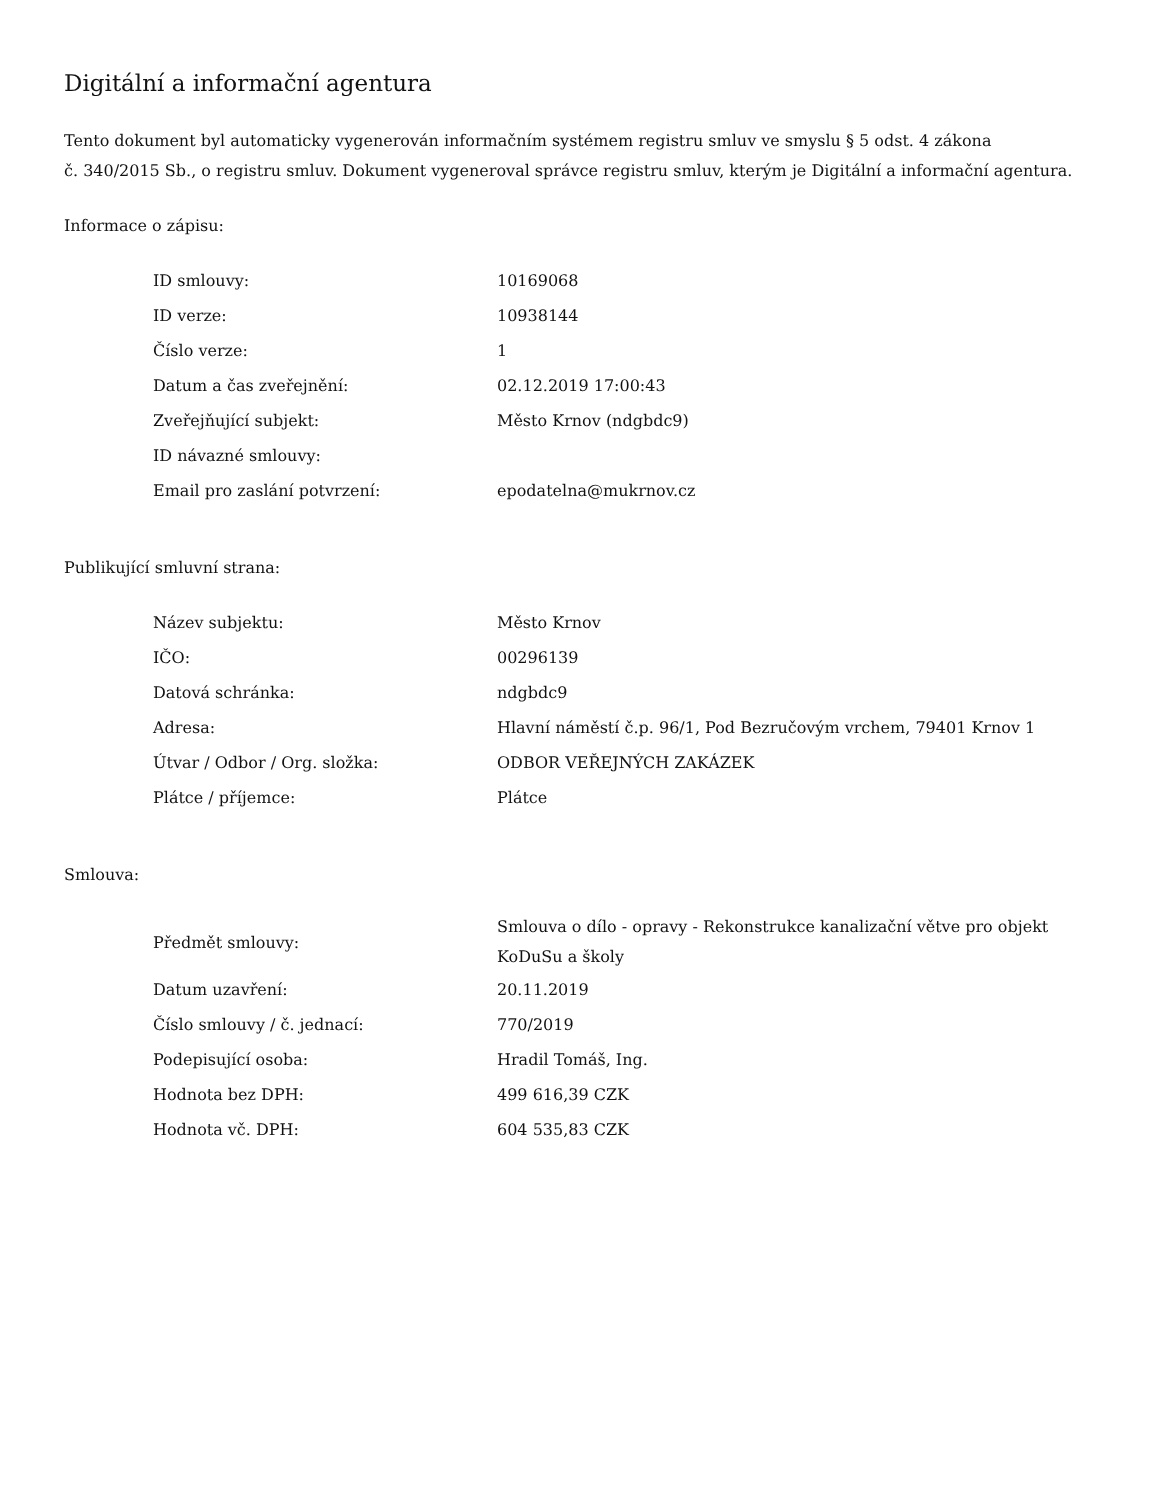Digitální a informační agentura
Tento dokument byl automaticky vygenerován informačním systémem registru smluv ve smyslu § 5 odst. 4 zákona
č. 340/2015 Sb., o registru smluv. Dokument vygeneroval správce registru smluv, kterým je Digitální a informační agentura.
Informace o zápisu:
| ID smlouvy: | 10169068 |
| ID verze: | 10938144 |
| Číslo verze: | 1 |
| Datum a čas zveřejnění: | 02.12.2019 17:00:43 |
| Zveřejňující subjekt: | Město Krnov (ndgbdc9) |
| ID návazné smlouvy: | |
| Email pro zaslání potvrzení: | epodatelna@mukrnov.cz |
Publikující smluvní strana:
| Název subjektu: | Město Krnov |
| IČO: | 00296139 |
| Datová schránka: | ndgbdc9 |
| Adresa: | Hlavní náměstí č.p. 96/1, Pod Bezručovým vrchem, 79401 Krnov 1 |
| Útvar / Odbor / Org. složka: | ODBOR VEŘEJNÝCH ZAKÁZEK |
| Plátce / příjemce: | Plátce |
Smlouva:
| Předmět smlouvy: | Smlouva o dílo - opravy - Rekonstrukce kanalizační větve pro objekt KoDuSu a školy |
| Datum uzavření: | 20.11.2019 |
| Číslo smlouvy / č. jednací: | 770/2019 |
| Podepisující osoba: | Hradil Tomáš, Ing. |
| Hodnota bez DPH: | 499 616,39 CZK |
| Hodnota vč. DPH: | 604 535,83 CZK |